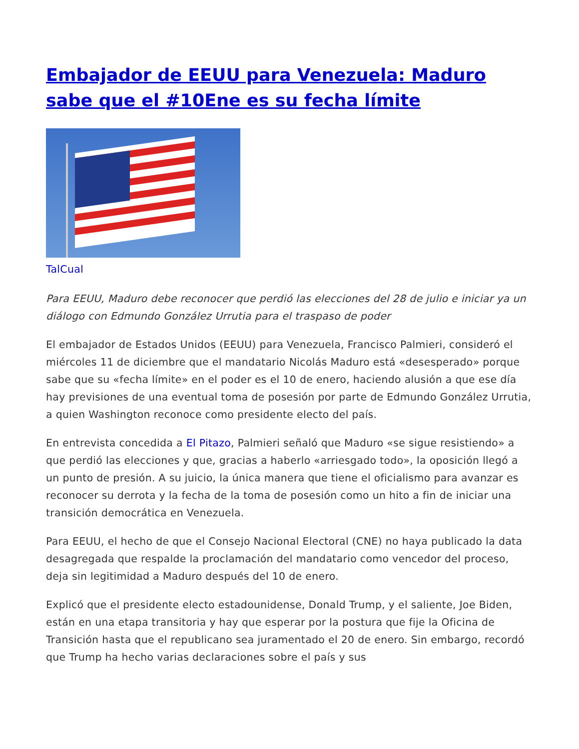Embajador de EEUU para Venezuela: Maduro sabe que el #10Ene es su fecha límite
TalCual
Para EEUU, Maduro debe reconocer que perdió las elecciones del 28 de julio e iniciar ya un diálogo con Edmundo González Urrutia para el traspaso de poder
El embajador de Estados Unidos (EEUU) para Venezuela, Francisco Palmieri, consideró el miércoles 11 de diciembre que el mandatario Nicolás Maduro está «desesperado» porque sabe que su «fecha límite» en el poder es el 10 de enero, haciendo alusión a que ese día hay previsiones de una eventual toma de posesión por parte de Edmundo González Urrutia, a quien Washington reconoce como presidente electo del país.
En entrevista concedida a El Pitazo, Palmieri señaló que Maduro «se sigue resistiendo» a que perdió las elecciones y que, gracias a haberlo «arriesgado todo», la oposición llegó a un punto de presión. A su juicio, la única manera que tiene el oficialismo para avanzar es reconocer su derrota y la fecha de la toma de posesión como un hito a fin de iniciar una transición democrática en Venezuela.
Para EEUU, el hecho de que el Consejo Nacional Electoral (CNE) no haya publicado la data desagregada que respalde la proclamación del mandatario como vencedor del proceso, deja sin legitimidad a Maduro después del 10 de enero.
Explicó que el presidente electo estadounidense, Donald Trump, y el saliente, Joe Biden, están en una etapa transitoria y hay que esperar por la postura que fije la Oficina de Transición hasta que el republicano sea juramentado el 20 de enero. Sin embargo, recordó que Trump ha hecho varias declaraciones sobre el país y sus